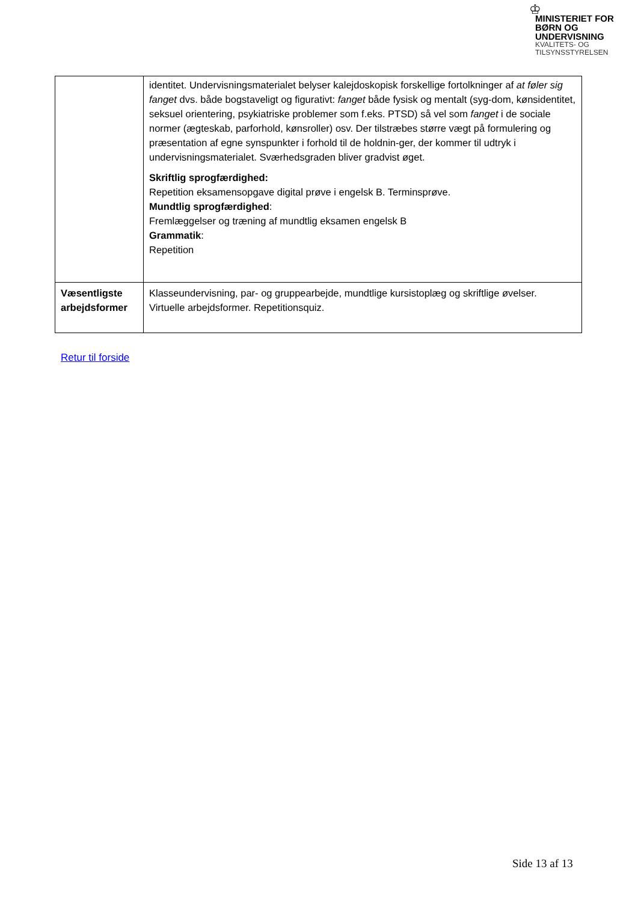♔
MINISTERIET FOR
BØRN OG
UNDERVISNING
KVALITETS- OG
TILSYNSSTYRELSEN
| | identitet. Undervisningsmaterialet belyser kalejdoskopisk forskellige fortolkninger af at føler sig fanget dvs. både bogstaveligt og figurativt: fanget både fysisk og mentalt (syg-dom, kønsidentitet, seksuel orientering, psykiatriske problemer som f.eks. PTSD) så vel som fanget i de sociale normer (ægteskab, parforhold, kønsroller) osv. Der tilstræbes større vægt på formulering og præsentation af egne synspunkter i forhold til de holdnin-ger, der kommer til udtryk i undervisningsmaterialet. Sværhedsgraden bliver gradvist øget. Skriftlig sprogfærdighed: Repetition eksamensopgave digital prøve i engelsk B. Terminsprøve. Mundtlig sprogfærdighed : Fremlæggelser og træning af mundtlig eksamen engelsk B Grammatik : Repetition |
| Væsentligste arbejdsformer | Klasseundervisning, par- og gruppearbejde, mundtlige kursistoplæg og skriftlige øvelser. Virtuelle arbejdsformer. Repetitionsquiz. |
Retur til forside
Side 13 af 13